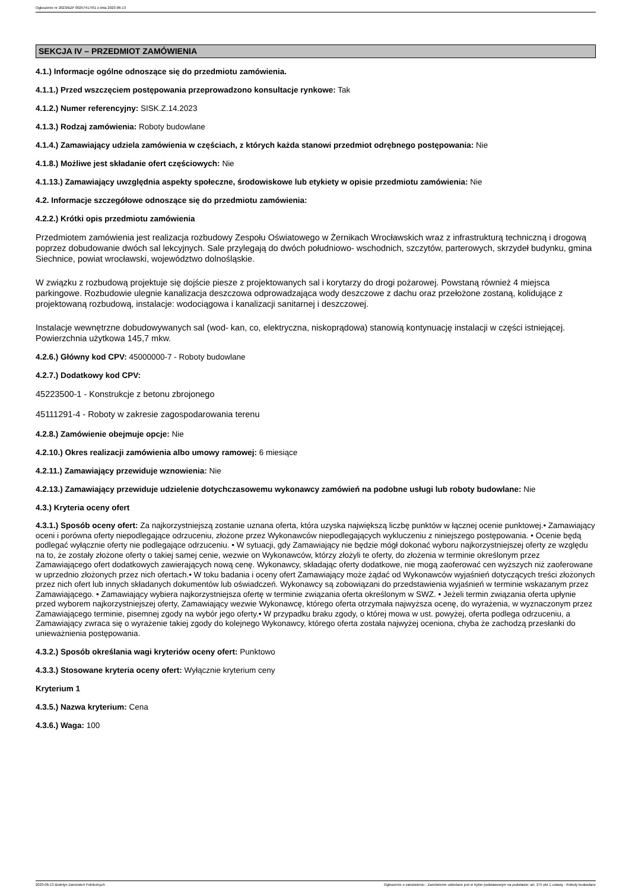Ogłoszenie nr 2023/BZP 00257417/01 z dnia 2023-06-13
SEKCJA IV – PRZEDMIOT ZAMÓWIENIA
4.1.) Informacje ogólne odnoszące się do przedmiotu zamówienia.
4.1.1.) Przed wszczęciem postępowania przeprowadzono konsultacje rynkowe: Tak
4.1.2.) Numer referencyjny: SISK.Z.14.2023
4.1.3.) Rodzaj zamówienia: Roboty budowlane
4.1.4.) Zamawiający udziela zamówienia w częściach, z których każda stanowi przedmiot odrębnego postępowania: Nie
4.1.8.) Możliwe jest składanie ofert częściowych: Nie
4.1.13.) Zamawiający uwzględnia aspekty społeczne, środowiskowe lub etykiety w opisie przedmiotu zamówienia: Nie
4.2. Informacje szczegółowe odnoszące się do przedmiotu zamówienia:
4.2.2.) Krótki opis przedmiotu zamówienia
Przedmiotem zamówienia jest realizacja rozbudowy Zespołu Oświatowego w Żernikach Wrocławskich wraz z infrastrukturą techniczną i drogową poprzez dobudowanie dwóch sal lekcyjnych. Sale przylegają do dwóch południowo- wschodnich, szczytów, parterowych, skrzydeł budynku, gmina Siechnice, powiat wrocławski, województwo dolnośląskie.
W związku z rozbudową projektuje się dojście piesze z projektowanych sal i korytarzy do drogi pożarowej. Powstaną również 4 miejsca parkingowe. Rozbudowie ulegnie kanalizacja deszczowa odprowadzająca wody deszczowe z dachu oraz przełożone zostaną, kolidujące z projektowaną rozbudową, instalacje: wodociągowa i kanalizacji sanitarnej i deszczowej.
Instalacje wewnętrzne dobudowywanych sal (wod- kan, co, elektryczna, niskoprądowa) stanowią kontynuację instalacji w części istniejącej. Powierzchnia użytkowa 145,7 mkw.
4.2.6.) Główny kod CPV: 45000000-7 - Roboty budowlane
4.2.7.) Dodatkowy kod CPV:
45223500-1 - Konstrukcje z betonu zbrojonego
45111291-4 - Roboty w zakresie zagospodarowania terenu
4.2.8.) Zamówienie obejmuje opcje: Nie
4.2.10.) Okres realizacji zamówienia albo umowy ramowej: 6 miesiące
4.2.11.) Zamawiający przewiduje wznowienia: Nie
4.2.13.) Zamawiający przewiduje udzielenie dotychczasowemu wykonawcy zamówień na podobne usługi lub roboty budowlane: Nie
4.3.) Kryteria oceny ofert
4.3.1.) Sposób oceny ofert: Za najkorzystniejszą zostanie uznana oferta, która uzyska największą liczbę punktów w łącznej ocenie punktowej.• Zamawiający oceni i porówna oferty niepodlegające odrzuceniu, złożone przez Wykonawców niepodlegających wykluczeniu z niniejszego postępowania. • Ocenie będą podlegać wyłącznie oferty nie podlegające odrzuceniu. • W sytuacji, gdy Zamawiający nie będzie mógł dokonać wyboru najkorzystniejszej oferty ze względu na to, że zostały złożone oferty o takiej samej cenie, wezwie on Wykonawców, którzy złożyli te oferty, do złożenia w terminie określonym przez Zamawiającego ofert dodatkowych zawierających nową cenę. Wykonawcy, składając oferty dodatkowe, nie mogą zaoferować cen wyższych niż zaoferowane w uprzednio złożonych przez nich ofertach.• W toku badania i oceny ofert Zamawiający może żądać od Wykonawców wyjaśnień dotyczących treści złożonych przez nich ofert lub innych składanych dokumentów lub oświadczeń. Wykonawcy są zobowiązani do przedstawienia wyjaśnień w terminie wskazanym przez Zamawiającego. • Zamawiający wybiera najkorzystniejsza ofertę w terminie związania oferta określonym w SWZ. • Jeżeli termin związania oferta upłynie przed wyborem najkorzystniejszej oferty, Zamawiający wezwie Wykonawcę, którego oferta otrzymała najwyższa ocenę, do wyrażenia, w wyznaczonym przez Zamawiającego terminie, pisemnej zgody na wybór jego oferty.• W przypadku braku zgody, o której mowa w ust. powyżej, oferta podlega odrzuceniu, a Zamawiający zwraca się o wyrażenie takiej zgody do kolejnego Wykonawcy, którego oferta została najwyżej oceniona, chyba że zachodzą przesłanki do unieważnienia postępowania.
4.3.2.) Sposób określania wagi kryteriów oceny ofert: Punktowo
4.3.3.) Stosowane kryteria oceny ofert: Wyłącznie kryterium ceny
Kryterium 1
4.3.5.) Nazwa kryterium: Cena
4.3.6.) Waga: 100
2023-06-13 Biuletyn Zamówień Publicznych Ogłoszenie o zamówieniu - Zamówienie udzielane jest w trybie podstawowym na podstawie: art. 275 pkt 1 ustawy - Roboty budowlane